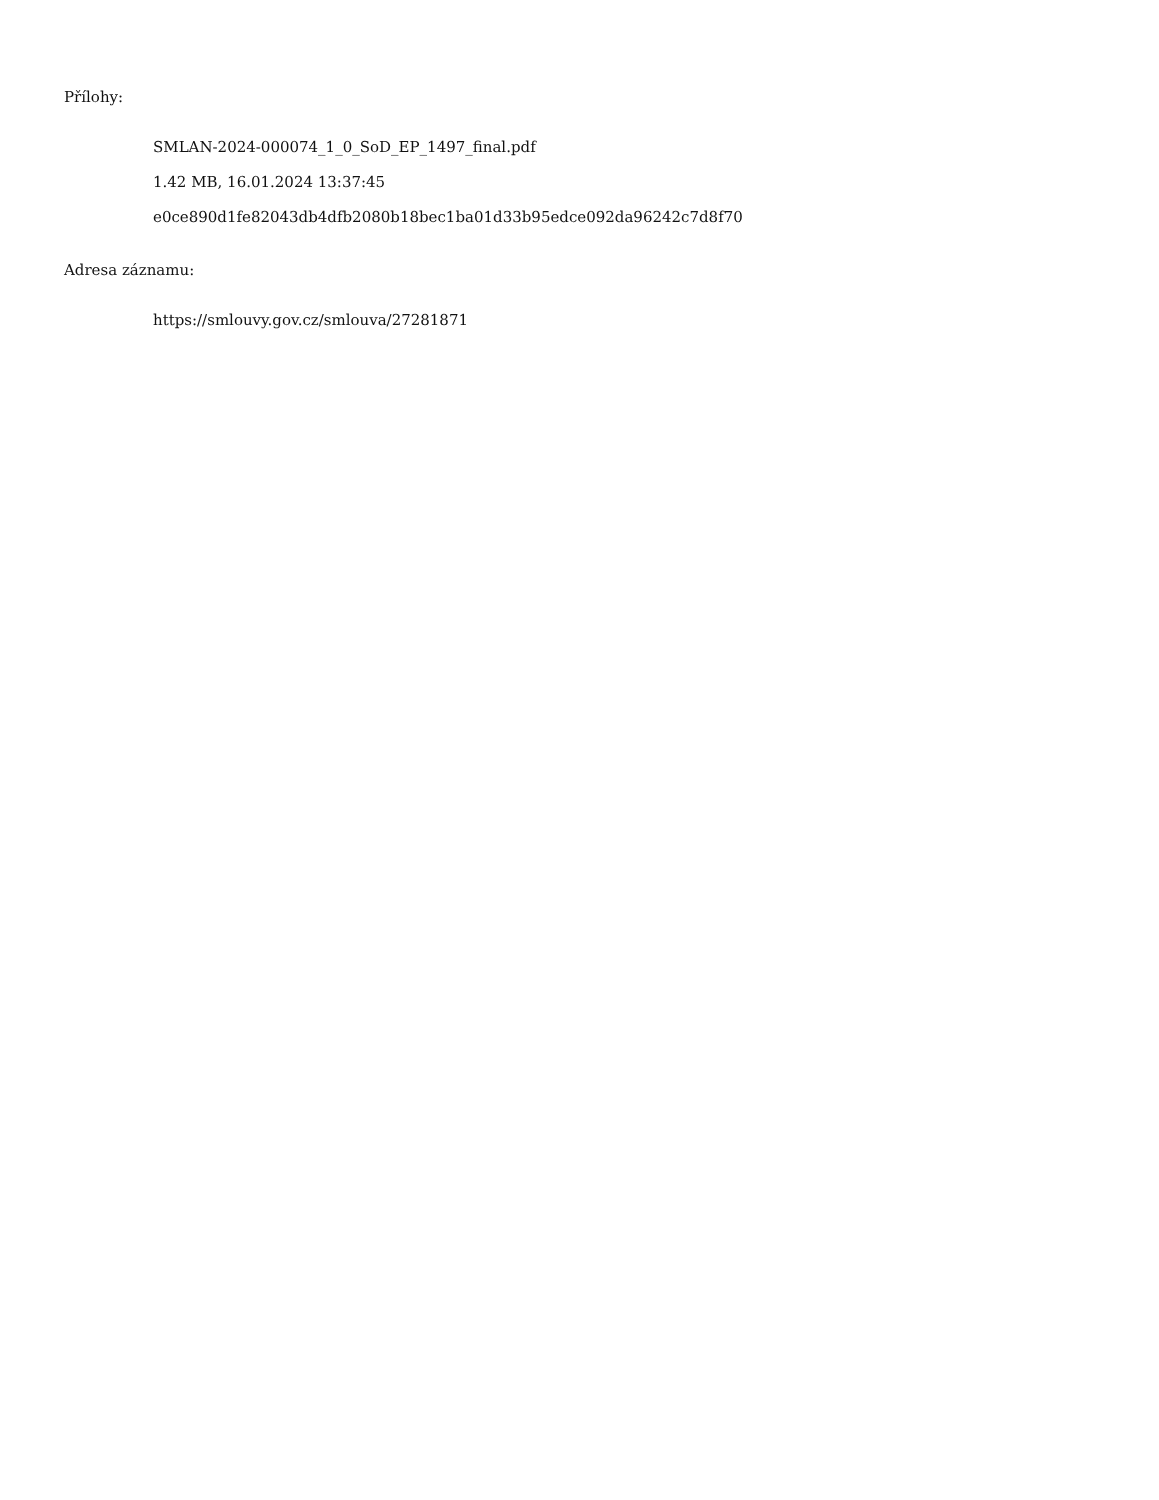Přílohy:
SMLAN-2024-000074_1_0_SoD_EP_1497_final.pdf
1.42 MB, 16.01.2024 13:37:45
e0ce890d1fe82043db4dfb2080b18bec1ba01d33b95edce092da96242c7d8f70
Adresa záznamu:
https://smlouvy.gov.cz/smlouva/27281871